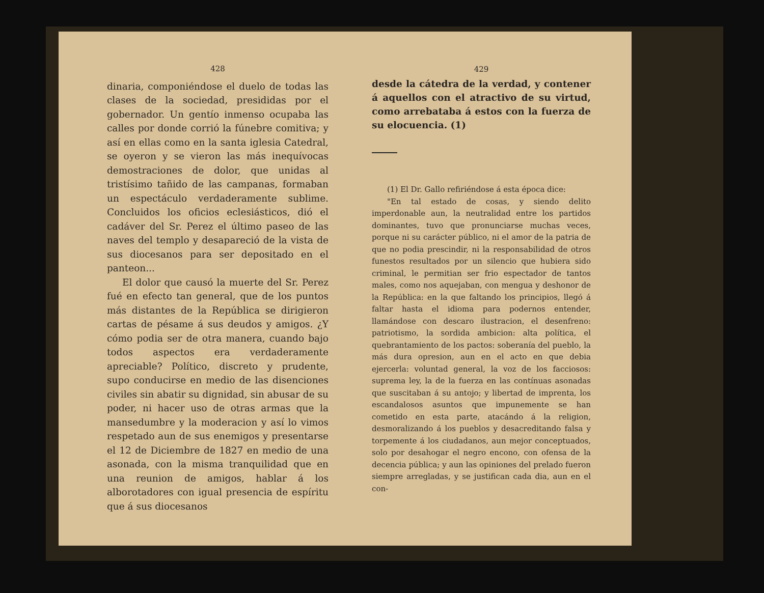428
dinaria, componiéndose el duelo de todas las clases de la sociedad, presididas por el gobernador. Un gentío inmenso ocupaba las calles por donde corrió la fúnebre comitiva; y así en ellas como en la santa iglesia Catedral, se oyeron y se vieron las más inequívocas demostraciones de dolor, que unidas al tristísimo tañido de las campanas, formaban un espectáculo verdaderamente sublime. Concluidos los oficios eclesiásticos, dió el cadáver del Sr. Perez el último paseo de las naves del templo y desapareció de la vista de sus diocesanos para ser depositado en el panteon...
El dolor que causó la muerte del Sr. Perez fué en efecto tan general, que de los puntos más distantes de la República se dirigieron cartas de pésame á sus deudos y amigos. ¿Y cómo podia ser de otra manera, cuando bajo todos aspectos era verdaderamente apreciable? Político, discreto y prudente, supo conducirse en medio de las disenciones civiles sin abatir su dignidad, sin abusar de su poder, ni hacer uso de otras armas que la mansedumbre y la moderacion y así lo vimos respetado aun de sus enemigos y presentarse el 12 de Diciembre de 1827 en medio de una asonada, con la misma tranquilidad que en una reunion de amigos, hablar á los alborotadores con igual presencia de espíritu que á sus diocesanos
429
desde la cátedra de la verdad, y contener á aquellos con el atractivo de su virtud, como arrebataba á estos con la fuerza de su elocuencia. (1)
(1) El Dr. Gallo refiriéndose á esta época dice:
"En tal estado de cosas, y siendo delito imperdonable aun, la neutralidad entre los partidos dominantes, tuvo que pronunciarse muchas veces, porque ni su carácter público, ni el amor de la patria de que no podia prescindir, ni la responsabilidad de otros funestos resultados por un silencio que hubiera sido criminal, le permitian ser frio espectador de tantos males, como nos aquejaban, con mengua y deshonor de la República: en la que faltando los principios, llegó á faltar hasta el idioma para podernos entender, llamándose con descaro ilustracion, el desenfreno: patriotismo, la sordida ambicion: alta política, el quebrantamiento de los pactos: soberanía del pueblo, la más dura opresion, aun en el acto en que debia ejercerla: voluntad general, la voz de los facciosos: suprema ley, la de la fuerza en las contínuas asonadas que suscitaban á su antojo; y libertad de imprenta, los escandalosos asuntos que impunemente se han cometido en esta parte, atacándo á la religion, desmoralizando á los pueblos y desacreditando falsa y torpemente á los ciudadanos, aun mejor conceptuados, solo por desahogar el negro encono, con ofensa de la decencia pública; y aun las opiniones del prelado fueron siempre arregladas, y se justifican cada dia, aun en el con-